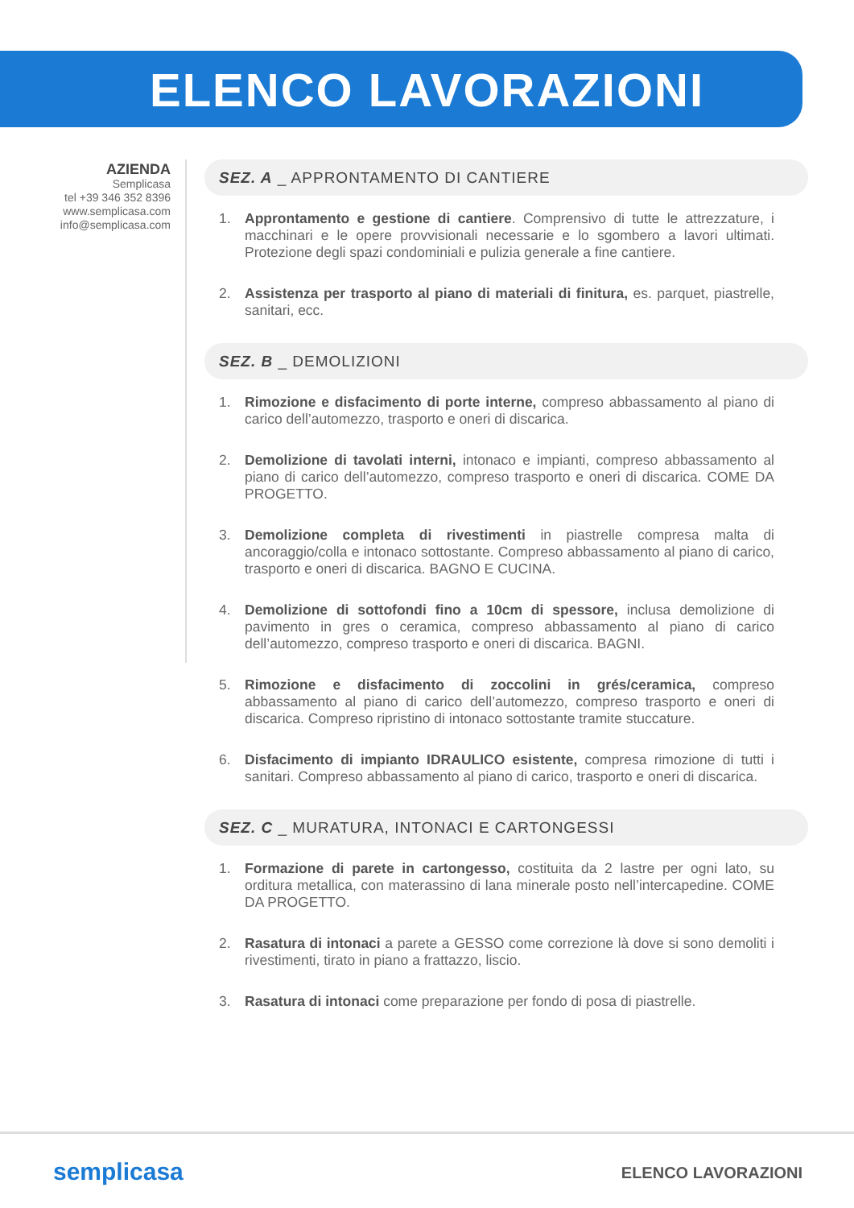ELENCO LAVORAZIONI
AZIENDA
Semplicasa
tel +39 346 352 8396
www.semplicasa.com
info@semplicasa.com
SEZ. A _ APPRONTAMENTO DI CANTIERE
1. Approntamento e gestione di cantiere. Comprensivo di tutte le attrezzature, i macchinari e le opere provvisionali necessarie e lo sgombero a lavori ultimati. Protezione degli spazi condominiali e pulizia generale a fine cantiere.
2. Assistenza per trasporto al piano di materiali di finitura, es. parquet, piastrelle, sanitari, ecc.
SEZ. B _ DEMOLIZIONI
1. Rimozione e disfacimento di porte interne, compreso abbassamento al piano di carico dell’automezzo, trasporto e oneri di discarica.
2. Demolizione di tavolati interni, intonaco e impianti, compreso abbassamento al piano di carico dell’automezzo, compreso trasporto e oneri di discarica. COME DA PROGETTO.
3. Demolizione completa di rivestimenti in piastrelle compresa malta di ancoraggio/colla e intonaco sottostante. Compreso abbassamento al piano di carico, trasporto e oneri di discarica. BAGNO E CUCINA.
4. Demolizione di sottofondi fino a 10cm di spessore, inclusa demolizione di pavimento in gres o ceramica, compreso abbassamento al piano di carico dell’automezzo, compreso trasporto e oneri di discarica. BAGNI.
5. Rimozione e disfacimento di zoccolini in grés/ceramica, compreso abbassamento al piano di carico dell’automezzo, compreso trasporto e oneri di discarica. Compreso ripristino di intonaco sottostante tramite stuccature.
6. Disfacimento di impianto IDRAULICO esistente, compresa rimozione di tutti i sanitari. Compreso abbassamento al piano di carico, trasporto e oneri di discarica.
SEZ. C _ MURATURA, INTONACI E CARTONGESSI
1. Formazione di parete in cartongesso, costituita da 2 lastre per ogni lato, su orditura metallica, con materassino di lana minerale posto nell’intercapedine. COME DA PROGETTO.
2. Rasatura di intonaci a parete a GESSO come correzione là dove si sono demoliti i rivestimenti, tirato in piano a frattazzo, liscio.
3. Rasatura di intonaci come preparazione per fondo di posa di piastrelle.
semplicasa ELENCO LAVORAZIONI